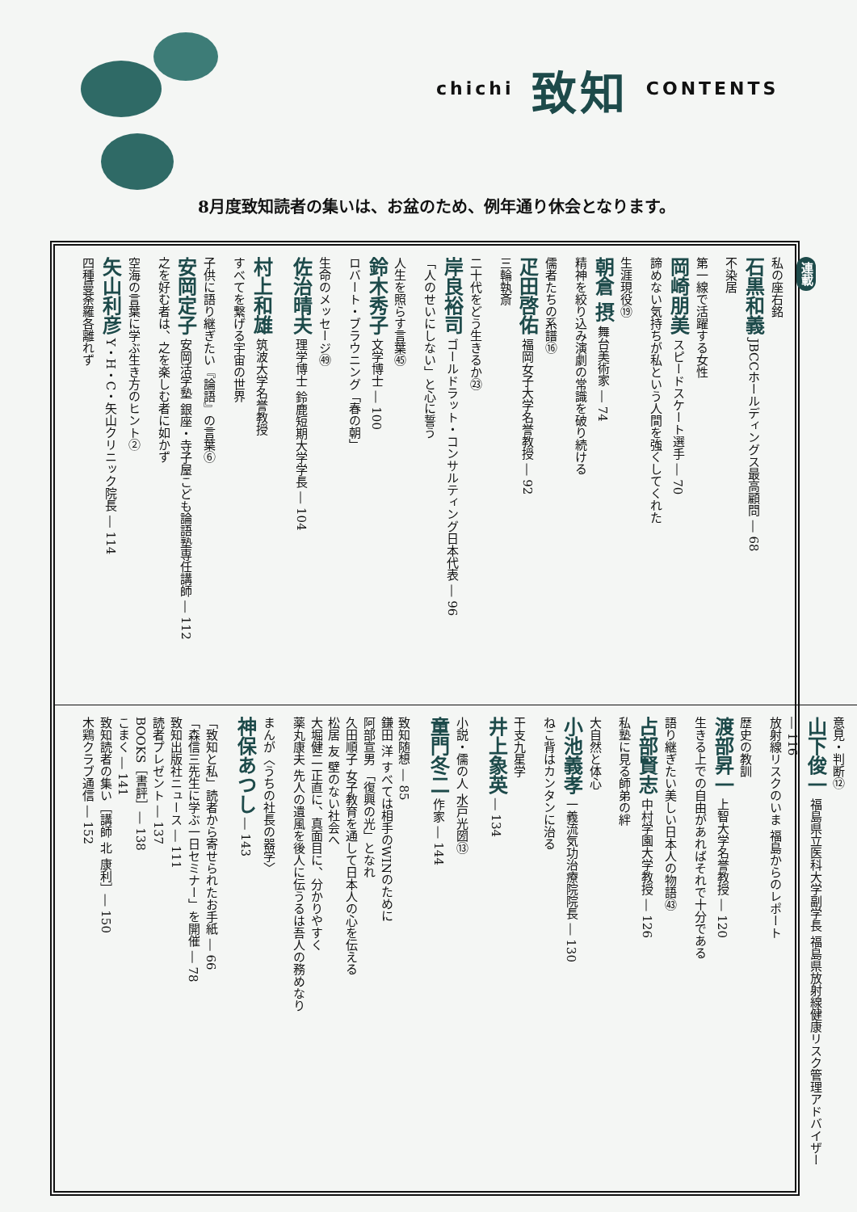chichi 致知 CONTENTS
8月度致知読者の集いは、お盆のため、例年通り休会となります。
連載
私の座右銘
石黒和義 JBCCホールディングス最高顧問 ― 68
不染居
第一線で活躍する女性
岡崎朋美 スピードスケート選手 ― 70
諦めない気持ちが私という人間を強くしてくれた
生涯現役⑲
朝倉 摂 舞台美術家 ― 74
精神を絞り込み演劇の常識を破り続ける
儒者たちの系譜⑯
疋田啓佑 福岡女子大学名誉教授 ― 92
三輪執斎
二十代をどう生きるか㉓
岸良裕司 ゴールドラット・コンサルティング日本代表 ― 96
「人のせいにしない」と心に誓う
人生を照らす言葉㊺
鈴木秀子 文学博士 ― 100
ロバート・ブラウニング「春の朝」
生命のメッセージ㊾
佐治晴夫 理学博士 鈴鹿短期大学学長 ― 104
村上和雄 筑波大学名誉教授
すべてを繋げる宇宙の世界
子供に語り継ぎたい『論語』の言葉⑥
安岡定子 安岡活学塾 銀座・寺子屋こども論語塾専任講師 ― 112
之を好む者は、之を楽しむ者に如かず
空海の言葉に学ぶ生き方のヒント②
矢山利彦 Y・H・C・矢山クリニック院長 ― 114
四種曼荼羅各離れず
意見・判断⑫
山下俊一 福島県立医科大学副学長 福島県放射線健康リスク管理アドバイザー ― 116
放射線リスクのいま 福島からのレポート
歴史の教訓
渡部昇一 上智大学名誉教授 ― 120
生きる上での自由があればそれで十分である
語り継ぎたい美しい日本人の物語㊸
占部賢志 中村学園大学教授 ― 126
私塾に見る師弟の絆
大自然と体心
小池義孝 一義流気功治療院院長 ― 130
ねこ背はカンタンに治る
干支九星学
井上象英 ― 134
小説・儒の人 水戸光圀⑬
童門冬二 作家 ― 144
致知随想 ― 85
鎌田 洋 すべては相手のWINのために
阿部宣男 「復興の光」となれ
久田順子 女子教育を通して日本人の心を伝える
松居 友 壁のない社会へ
大堀健二 正直に、真面目に、分かりやすく
薬丸康夫 先人の遺風を後人に伝うるは吾人の務めなり
まんが〈うちの社長の器学〉
神保あつし ― 143
「致知と私」読者から寄せられたお手紙 ― 66
「森信三先生に学ぶ一日セミナー」を開催 ― 78
致知出版社ニュース ― 111
読者プレゼント ― 137
BOOKS［書評］― 138
こまく ― 141
致知読者の集い［講師 北 康利］― 150
木鶏クラブ通信 ― 152